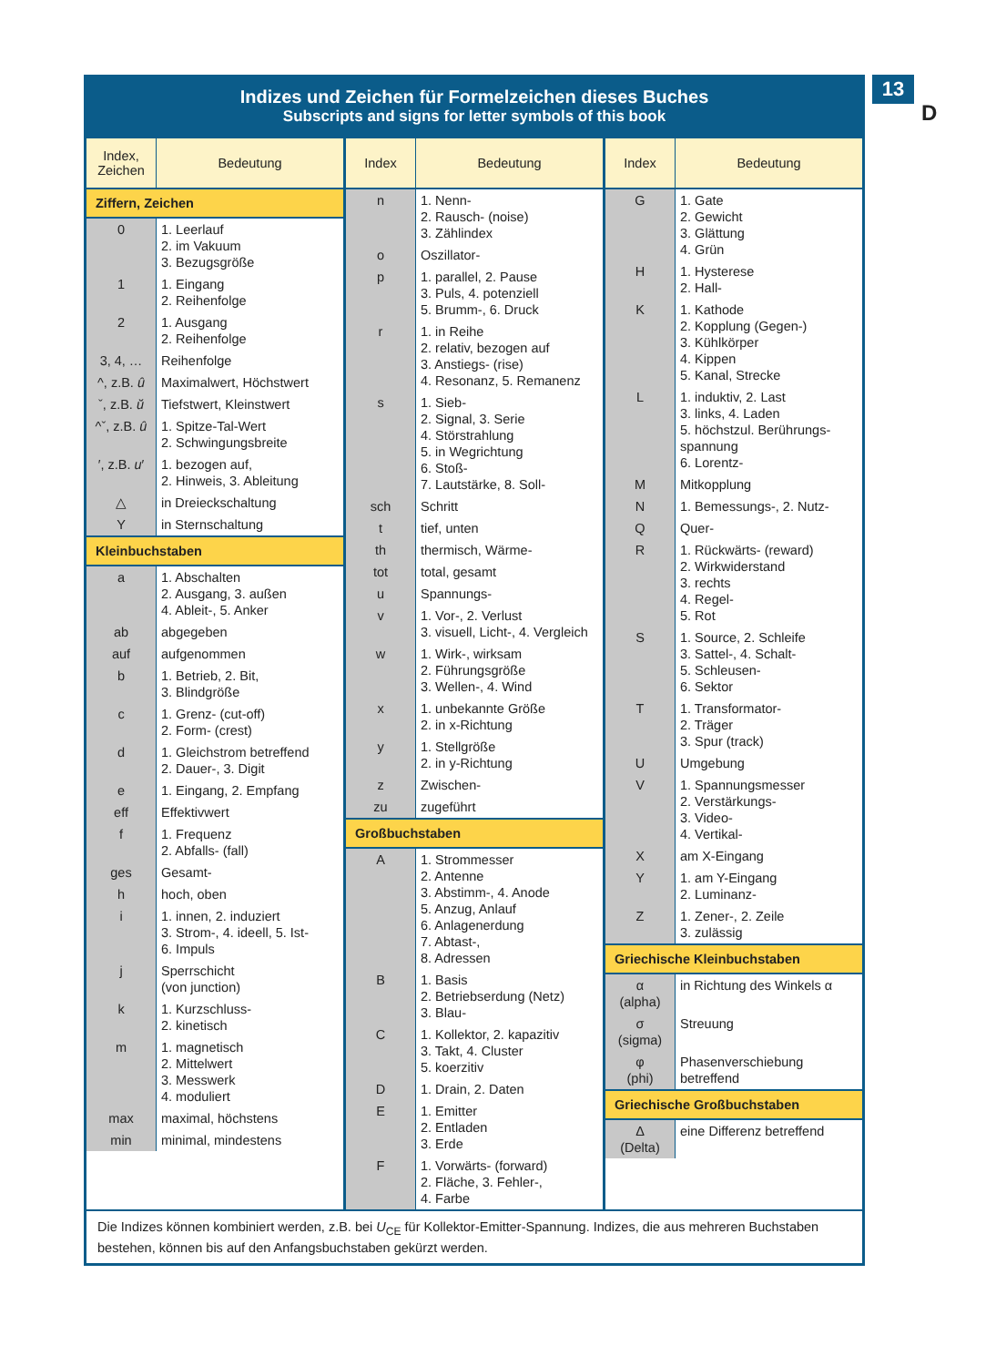13
D
Indizes und Zeichen für Formelzeichen dieses Buches
Subscripts and signs for letter symbols of this book
| Index, Zeichen | Bedeutung |
| --- | --- |
| Ziffern, Zeichen | |
| 0 | 1. Leerlauf 2. im Vakuum 3. Bezugsgröße |
| 1 | 1. Eingang 2. Reihenfolge |
| 2 | 1. Ausgang 2. Reihenfolge |
| 3, 4, … | Reihenfolge |
| ^, z.B. û | Maximalwert, Höchstwert |
| ˇ, z.B. ŭ | Tiefstwert, Kleinstwert |
| ^ˇ, z.B. û | 1. Spitze-Tal-Wert 2. Schwingungsbreite |
| ′, z.B. u ′ | 1. bezogen auf, 2. Hinweis, 3. Ableitung |
| △ | in Dreieckschaltung |
| Y | in Sternschaltung |
| Kleinbuchstaben | |
| a | 1. Abschalten 2. Ausgang, 3. außen 4. Ableit-, 5. Anker |
| ab | abgegeben |
| auf | aufgenommen |
| b | 1. Betrieb, 2. Bit, 3. Blindgröße |
| c | 1. Grenz- (cut-off) 2. Form- (crest) |
| d | 1. Gleichstrom betreffend 2. Dauer-, 3. Digit |
| e | 1. Eingang, 2. Empfang |
| eff | Effektivwert |
| f | 1. Frequenz 2. Abfalls- (fall) |
| ges | Gesamt- |
| h | hoch, oben |
| i | 1. innen, 2. induziert 3. Strom-, 4. ideell, 5. Ist- 6. Impuls |
| j | Sperrschicht (von junction) |
| k | 1. Kurzschluss- 2. kinetisch |
| m | 1. magnetisch 2. Mittelwert 3. Messwerk 4. moduliert |
| max | maximal, höchstens |
| min | minimal, mindestens |
| Index | Bedeutung |
| --- | --- |
| n | 1. Nenn- 2. Rausch- (noise) 3. Zählindex |
| o | Oszillator- |
| p | 1. parallel, 2. Pause 3. Puls, 4. potenziell 5. Brumm-, 6. Druck |
| r | 1. in Reihe 2. relativ, bezogen auf 3. Anstiegs- (rise) 4. Resonanz, 5. Remanenz |
| s | 1. Sieb- 2. Signal, 3. Serie 4. Störstrahlung 5. in Wegrichtung 6. Stoß- 7. Lautstärke, 8. Soll- |
| sch | Schritt |
| t | tief, unten |
| th | thermisch, Wärme- |
| tot | total, gesamt |
| u | Spannungs- |
| v | 1. Vor-, 2. Verlust 3. visuell, Licht-, 4. Vergleich |
| w | 1. Wirk-, wirksam 2. Führungsgröße 3. Wellen-, 4. Wind |
| x | 1. unbekannte Größe 2. in x-Richtung |
| y | 1. Stellgröße 2. in y-Richtung |
| z | Zwischen- |
| zu | zugeführt |
| Großbuchstaben | |
| A | 1. Strommesser 2. Antenne 3. Abstimm-, 4. Anode 5. Anzug, Anlauf 6. Anlagenerdung 7. Abtast-, 8. Adressen |
| B | 1. Basis 2. Betriebserdung (Netz) 3. Blau- |
| C | 1. Kollektor, 2. kapazitiv 3. Takt, 4. Cluster 5. koerzitiv |
| D | 1. Drain, 2. Daten |
| E | 1. Emitter 2. Entladen 3. Erde |
| F | 1. Vorwärts- (forward) 2. Fläche, 3. Fehler-, 4. Farbe |
| Index | Bedeutung |
| --- | --- |
| G | 1. Gate 2. Gewicht 3. Glättung 4. Grün |
| H | 1. Hysterese 2. Hall- |
| K | 1. Kathode 2. Kopplung (Gegen-) 3. Kühlkörper 4. Kippen 5. Kanal, Strecke |
| L | 1. induktiv, 2. Last 3. links, 4. Laden 5. höchstzul. Berührungs-spannung 6. Lorentz- |
| M | Mitkopplung |
| N | 1. Bemessungs-, 2. Nutz- |
| Q | Quer- |
| R | 1. Rückwärts- (reward) 2. Wirkwiderstand 3. rechts 4. Regel- 5. Rot |
| S | 1. Source, 2. Schleife 3. Sattel-, 4. Schalt- 5. Schleusen- 6. Sektor |
| T | 1. Transformator- 2. Träger 3. Spur (track) |
| U | Umgebung |
| V | 1. Spannungsmesser 2. Verstärkungs- 3. Video- 4. Vertikal- |
| X | am X-Eingang |
| Y | 1. am Y-Eingang 2. Luminanz- |
| Z | 1. Zener-, 2. Zeile 3. zulässig |
| Griechische Kleinbuchstaben | |
| α (alpha) | in Richtung des Winkels α |
| σ (sigma) | Streuung |
| φ (phi) | Phasenverschiebung betreffend |
| Griechische Großbuchstaben | |
| Δ (Delta) | eine Differenz betreffend |
Die Indizes können kombiniert werden, z.B. bei U<sub>CE</sub> für Kollektor-Emitter-Spannung. Indizes, die aus mehreren Buchstaben bestehen, können bis auf den Anfangsbuchstaben gekürzt werden.